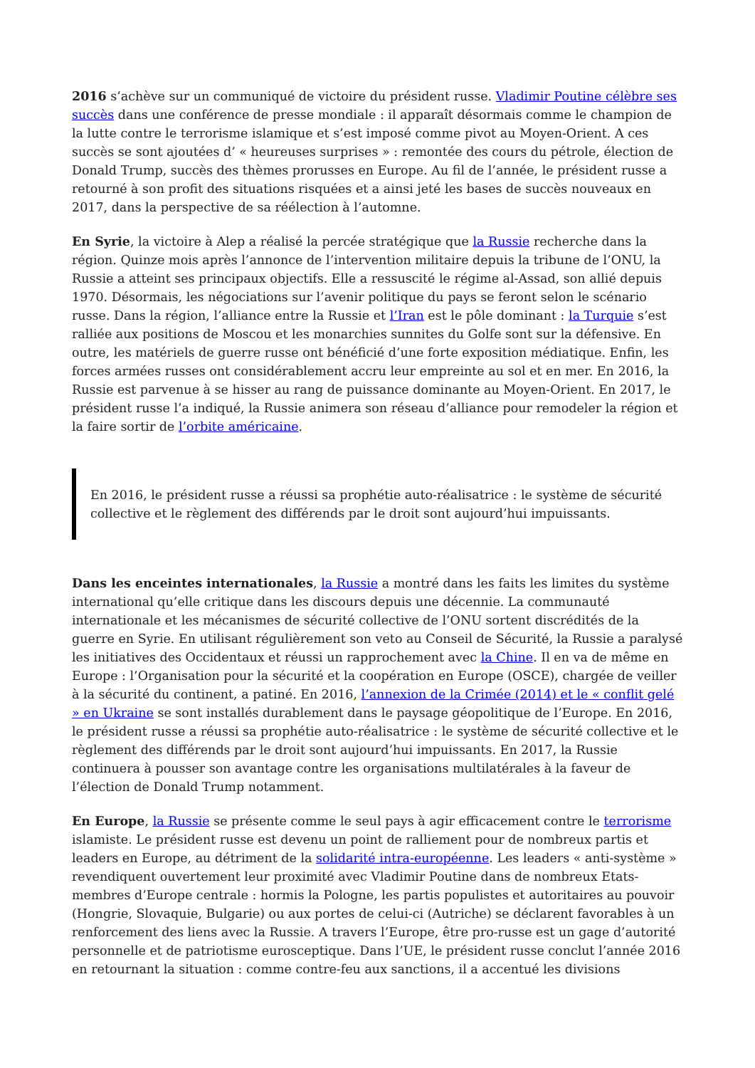2016 s’achève sur un communiqué de victoire du président russe. Vladimir Poutine célèbre ses succès dans une conférence de presse mondiale : il apparaît désormais comme le champion de la lutte contre le terrorisme islamique et s’est imposé comme pivot au Moyen-Orient. A ces succès se sont ajoutées d’ « heureuses surprises » : remontée des cours du pétrole, élection de Donald Trump, succès des thèmes prorusses en Europe. Au fil de l’année, le président russe a retourné à son profit des situations risquées et a ainsi jeté les bases de succès nouveaux en 2017, dans la perspective de sa réélection à l’automne.
En Syrie, la victoire à Alep a réalisé la percée stratégique que la Russie recherche dans la région. Quinze mois après l’annonce de l’intervention militaire depuis la tribune de l’ONU, la Russie a atteint ses principaux objectifs. Elle a ressuscité le régime al-Assad, son allié depuis 1970. Désormais, les négociations sur l’avenir politique du pays se feront selon le scénario russe. Dans la région, l’alliance entre la Russie et l’Iran est le pôle dominant : la Turquie s’est ralliée aux positions de Moscou et les monarchies sunnites du Golfe sont sur la défensive. En outre, les matériels de guerre russe ont bénéficié d’une forte exposition médiatique. Enfin, les forces armées russes ont considérablement accru leur empreinte au sol et en mer. En 2016, la Russie est parvenue à se hisser au rang de puissance dominante au Moyen-Orient. En 2017, le président russe l’a indiqué, la Russie animera son réseau d’alliance pour remodeler la région et la faire sortir de l’orbite américaine.
En 2016, le président russe a réussi sa prophétie auto-réalisatrice : le système de sécurité collective et le règlement des différends par le droit sont aujourd’hui impuissants.
Dans les enceintes internationales, la Russie a montré dans les faits les limites du système international qu’elle critique dans les discours depuis une décennie. La communauté internationale et les mécanismes de sécurité collective de l’ONU sortent discrédités de la guerre en Syrie. En utilisant régulièrement son veto au Conseil de Sécurité, la Russie a paralysé les initiatives des Occidentaux et réussi un rapprochement avec la Chine. Il en va de même en Europe : l’Organisation pour la sécurité et la coopération en Europe (OSCE), chargée de veiller à la sécurité du continent, a patiné. En 2016, l’annexion de la Crimée (2014) et le « conflit gelé » en Ukraine se sont installés durablement dans le paysage géopolitique de l’Europe. En 2016, le président russe a réussi sa prophétie auto-réalisatrice : le système de sécurité collective et le règlement des différends par le droit sont aujourd’hui impuissants. En 2017, la Russie continuera à pousser son avantage contre les organisations multilatérales à la faveur de l’élection de Donald Trump notamment.
En Europe, la Russie se présente comme le seul pays à agir efficacement contre le terrorisme islamiste. Le président russe est devenu un point de ralliement pour de nombreux partis et leaders en Europe, au détriment de la solidarité intra-européenne. Les leaders « anti-système » revendiquent ouvertement leur proximité avec Vladimir Poutine dans de nombreux Etats-membres d’Europe centrale : hormis la Pologne, les partis populistes et autoritaires au pouvoir (Hongrie, Slovaquie, Bulgarie) ou aux portes de celui-ci (Autriche) se déclarent favorables à un renforcement des liens avec la Russie. A travers l’Europe, être pro-russe est un gage d’autorité personnelle et de patriotisme eurosceptique. Dans l’UE, le président russe conclut l’année 2016 en retournant la situation : comme contre-feu aux sanctions, il a accentué les divisions